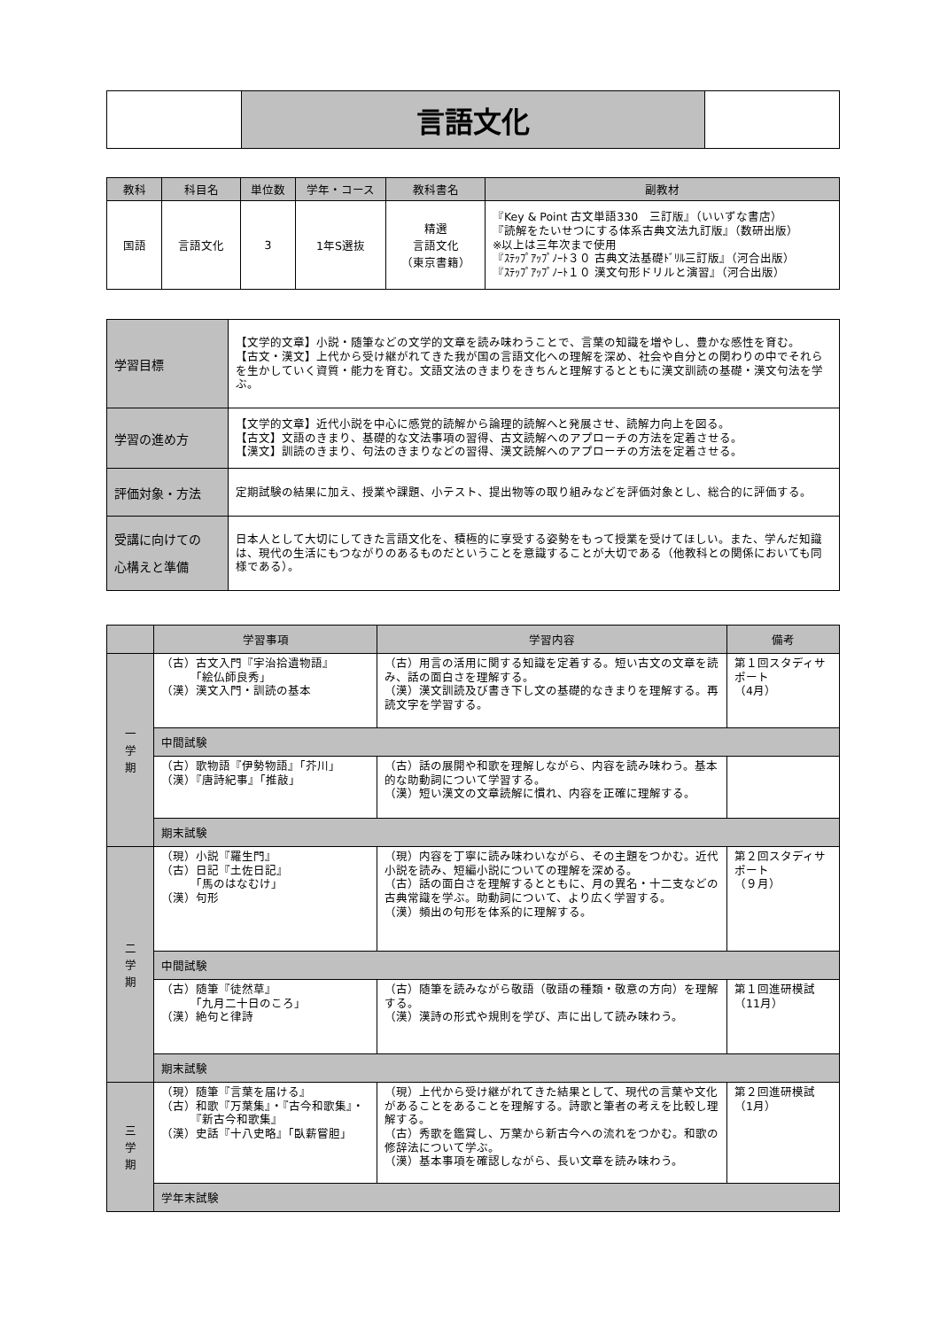| | 言語文化 | |
| 教科 | 科目名 | 単位数 | 学年・コース | 教科書名 | 副教材 |
| --- | --- | --- | --- | --- | --- |
| 国語 | 言語文化 | 3 | 1年S選抜 | 精選 言語文化 （東京書籍） | 『Key & Point 古文単語330 三訂版』（いいずな書店） 『読解をたいせつにする体系古典文法九訂版』（数研出版） ※以上は三年次まで使用 『ｽﾃｯﾌﾟｱｯﾌﾟﾉｰﾄ３０ 古典文法基礎ﾄﾞﾘﾙ三訂版』（河合出版） 『ｽﾃｯﾌﾟｱｯﾌﾟﾉｰﾄ１０ 漢文句形ドリルと演習』（河合出版） |
| 学習目標 | 【文学的文章】小説・随筆などの文学的文章を読み味わうことで、言葉の知識を増やし、豊かな感性を育む。 【古文・漢文】上代から受け継がれてきた我が国の言語文化への理解を深め、社会や自分との関わりの中でそれらを生かしていく資質・能力を育む。文語文法のきまりをきちんと理解するとともに漢文訓読の基礎・漢文句法を学ぶ。 |
| 学習の進め方 | 【文学的文章】近代小説を中心に感覚的読解から論理的読解へと発展させ、読解力向上を図る。 【古文】文語のきまり、基礎的な文法事項の習得、古文読解へのアプローチの方法を定着させる。 【漢文】訓読のきまり、句法のきまりなどの習得、漢文読解へのアプローチの方法を定着させる。 |
| 評価対象・方法 | 定期試験の結果に加え、授業や課題、小テスト、提出物等の取り組みなどを評価対象とし、総合的に評価する。 |
| 受講に向けての 心構えと準備 | 日本人として大切にしてきた言語文化を、積極的に享受する姿勢をもって授業を受けてほしい。また、学んだ知識は、現代の生活にもつながりのあるものだということを意識することが大切である（他教科との関係においても同様である）。 |
| | 学習事項 | 学習内容 | 備考 |
| --- | --- | --- | --- |
| 一 学 期 | （古）古文入門『宇治拾遺物語』 「絵仏師良秀」 （漢）漢文入門・訓読の基本 | （古）用言の活用に関する知識を定着する。短い古文の文章を読み、話の面白さを理解する。 （漢）漢文訓読及び書き下し文の基礎的なきまりを理解する。再読文字を学習する。 | 第１回スタディサポート （4月） |
| | 中間試験 | | |
| | （古）歌物語『伊勢物語』「芥川」 （漢）『唐詩紀事』「推敲」 | （古）話の展開や和歌を理解しながら、内容を読み味わう。基本的な助動詞について学習する。 （漢）短い漢文の文章読解に慣れ、内容を正確に理解する。 | |
| | 期末試験 | | |
| 二 学 期 | （現）小説『羅生門』 （古）日記『土佐日記』 「馬のはなむけ」 （漢）句形 | （現）内容を丁寧に読み味わいながら、その主題をつかむ。近代小説を読み、短編小説についての理解を深める。 （古）話の面白さを理解するとともに、月の異名・十二支などの古典常識を学ぶ。助動詞について、より広く学習する。 （漢）頻出の句形を体系的に理解する。 | 第２回スタディサポート （９月） |
| | 中間試験 | | |
| | （古）随筆『徒然草』 「九月二十日のころ」 （漢）絶句と律詩 | （古）随筆を読みながら敬語（敬語の種類・敬意の方向）を理解する。 （漢）漢詩の形式や規則を学び、声に出して読み味わう。 | 第１回進研模試 （11月） |
| | 期末試験 | | |
| 三 学 期 | （現）随筆『言葉を届ける』 （古）和歌『万葉集』・『古今和歌集』・ 『新古今和歌集』 （漢）史話『十八史略』「臥薪嘗胆」 | （現）上代から受け継がれてきた結果として、現代の言葉や文化があることをあることを理解する。詩歌と筆者の考えを比較し理解する。 （古）秀歌を鑑賞し、万葉から新古今への流れをつかむ。和歌の修辞法について学ぶ。 （漢）基本事項を確認しながら、長い文章を読み味わう。 | 第２回進研模試 （1月） |
| | 学年末試験 | | |